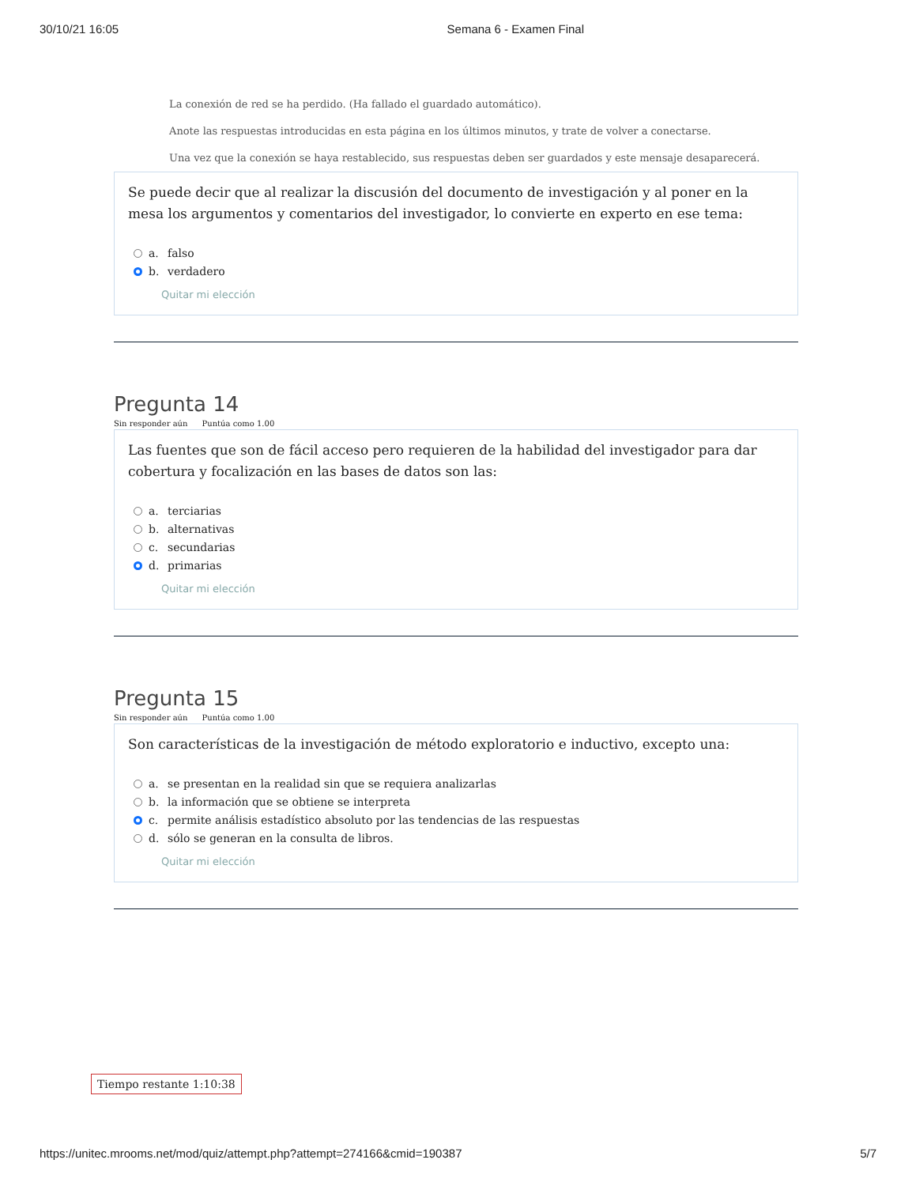30/10/21 16:05 Semana 6 - Examen Final
La conexión de red se ha perdido. (Ha fallado el guardado automático).
Anote las respuestas introducidas en esta página en los últimos minutos, y trate de volver a conectarse.
Una vez que la conexión se haya restablecido, sus respuestas deben ser guardados y este mensaje desaparecerá.
Se puede decir que al realizar la discusión del documento de investigación y al poner en la mesa los argumentos y comentarios del investigador, lo convierte en experto en ese tema:
a. falso
b. verdadero
Quitar mi elección
Pregunta 14
Sin responder aún Puntúa como 1.00
Las fuentes que son de fácil acceso pero requieren de la habilidad del investigador para dar cobertura y focalización en las bases de datos son las:
a. terciarias
b. alternativas
c. secundarias
d. primarias
Quitar mi elección
Pregunta 15
Sin responder aún Puntúa como 1.00
Son características de la investigación de método exploratorio e inductivo, excepto una:
a. se presentan en la realidad sin que se requiera analizarlas
b. la información que se obtiene se interpreta
c. permite análisis estadístico absoluto por las tendencias de las respuestas
d. sólo se generan en la consulta de libros.
Quitar mi elección
Tiempo restante 1:10:38
https://unitec.mrooms.net/mod/quiz/attempt.php?attempt=274166&cmid=190387 5/7